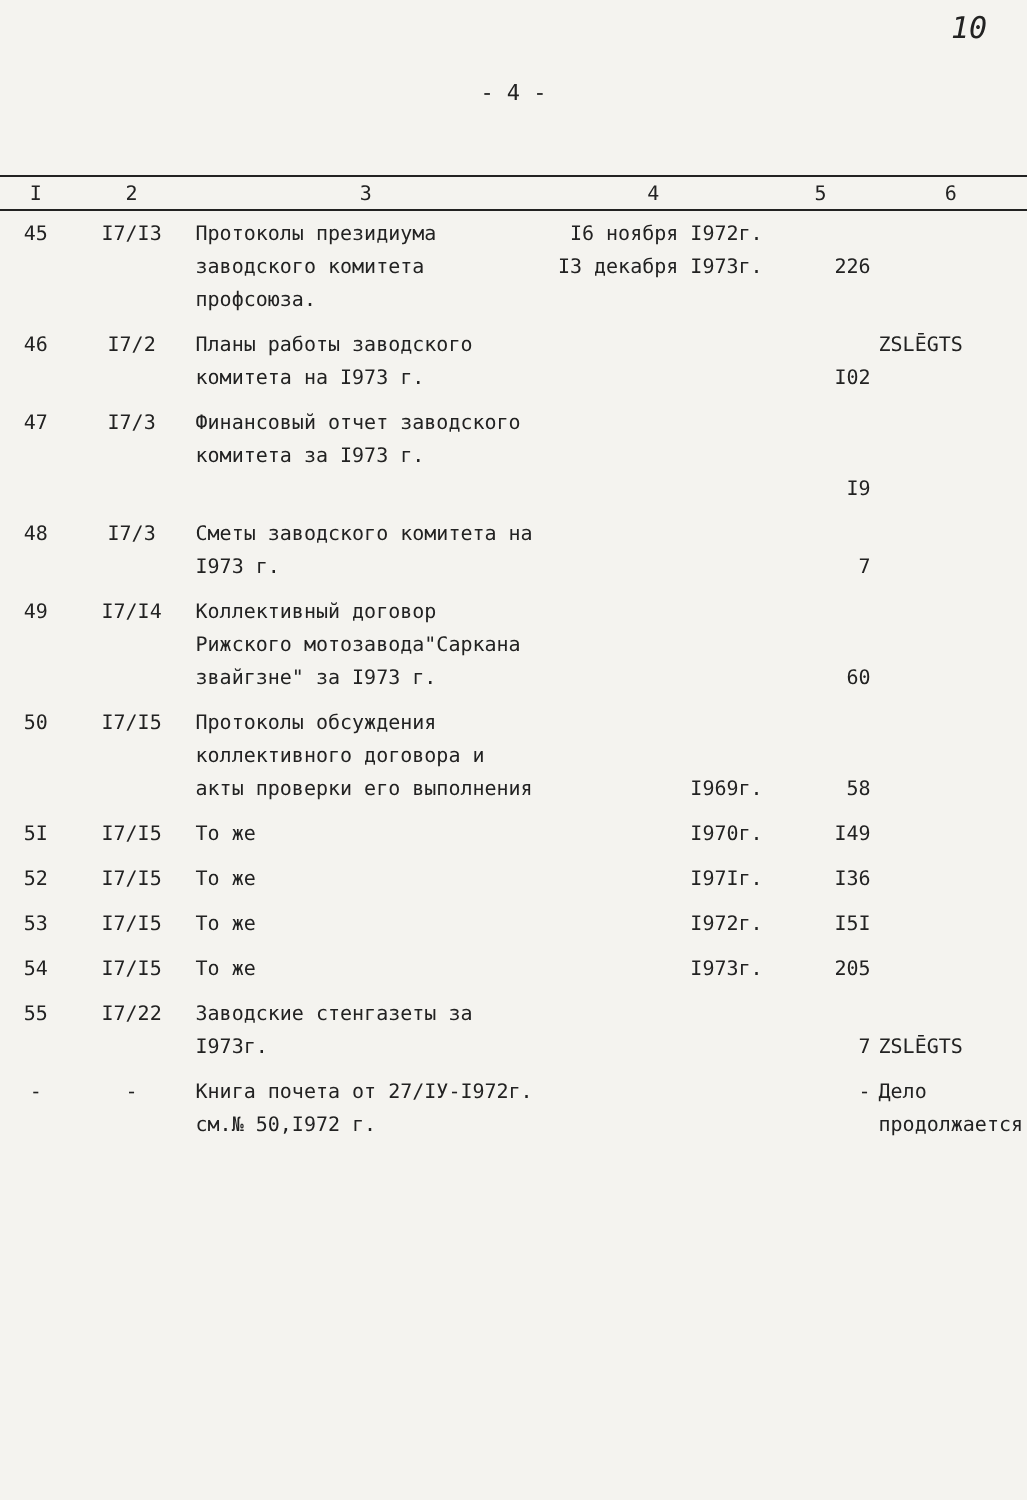10
- 4 -
| I | 2 | 3 | 4 | 5 | 6 |
| --- | --- | --- | --- | --- | --- |
| 45 | I7/I3 | Протоколы президиума заводского комитета профсоюза. | I6 ноября I972г. I3 декабря I973г. | 226 | |
| 46 | I7/2 | Планы работы заводского комитета на I973 г. | | I02 | ZSLĒGTS |
| 47 | I7/3 | Финансовый отчет заводского комитета за I973 г. | | I9 | |
| 48 | I7/3 | Сметы заводского комитета на I973 г. | | 7 | |
| 49 | I7/I4 | Коллективный договор Рижского мотозавода"Саркана звайгзне" за I973 г. | | 60 | |
| 50 | I7/I5 | Протоколы обсуждения коллективного договора и акты проверки его выполнения | I969г. | 58 | |
| 5I | I7/I5 | То же | I970г. | I49 | |
| 52 | I7/I5 | То же | I97Iг. | I36 | |
| 53 | I7/I5 | То же | I972г. | I5I | |
| 54 | I7/I5 | То же | I973г. | 205 | |
| 55 | I7/22 | Заводские стенгазеты за I973г. | | 7 | ZSLĒGTS |
| - | - | Книга почета от 27/IУ-I972г. см.№ 50,I972 г. | | - | Дело продолжается |